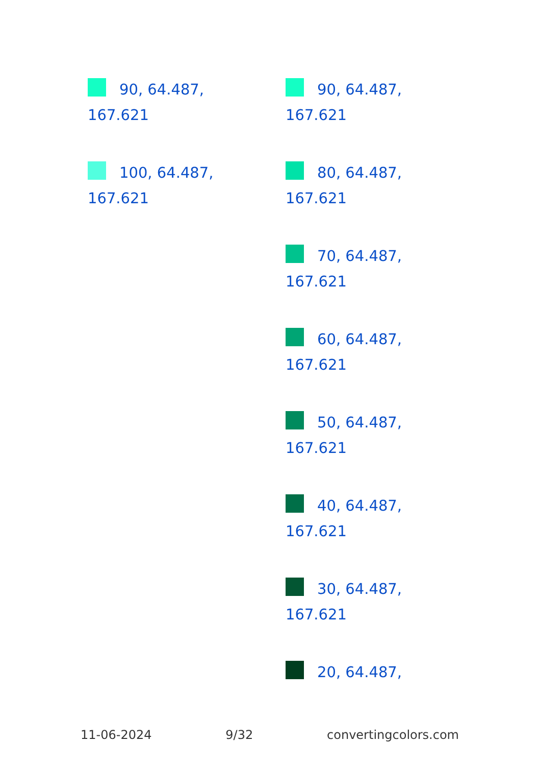90, 64.487, 167.621
100, 64.487, 167.621
90, 64.487, 167.621
80, 64.487, 167.621
70, 64.487, 167.621
60, 64.487, 167.621
50, 64.487, 167.621
40, 64.487, 167.621
30, 64.487, 167.621
20, 64.487,
11-06-2024 9/32 convertingcolors.com